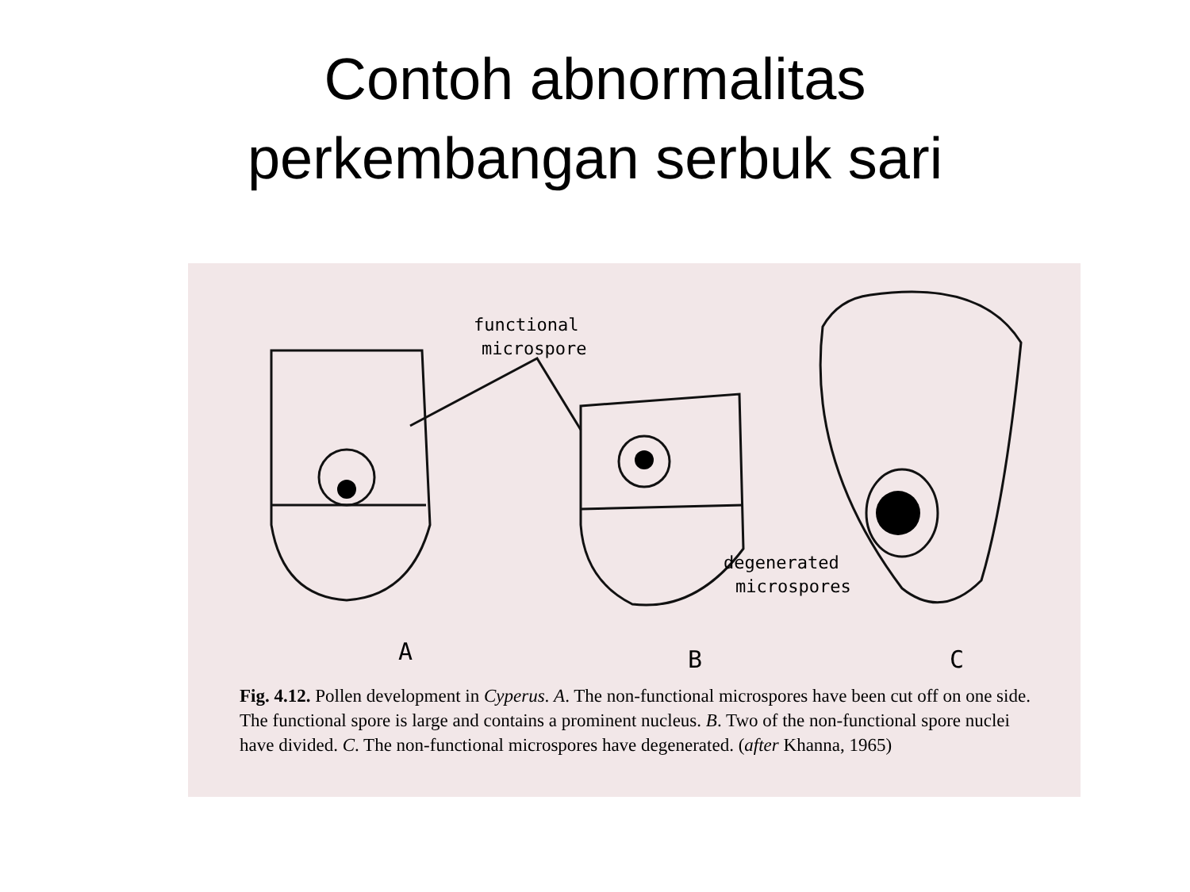Contoh abnormalitas
perkembangan serbuk sari
functional
microspore
degenerated
microspores
A
B
C
Fig. 4.12. Pollen development in Cyperus. A. The non-functional microspores have been cut off on one side. The functional spore is large and contains a prominent nucleus. B. Two of the non-functional spore nuclei have divided. C. The non-functional microspores have degenerated. (after Khanna, 1965)